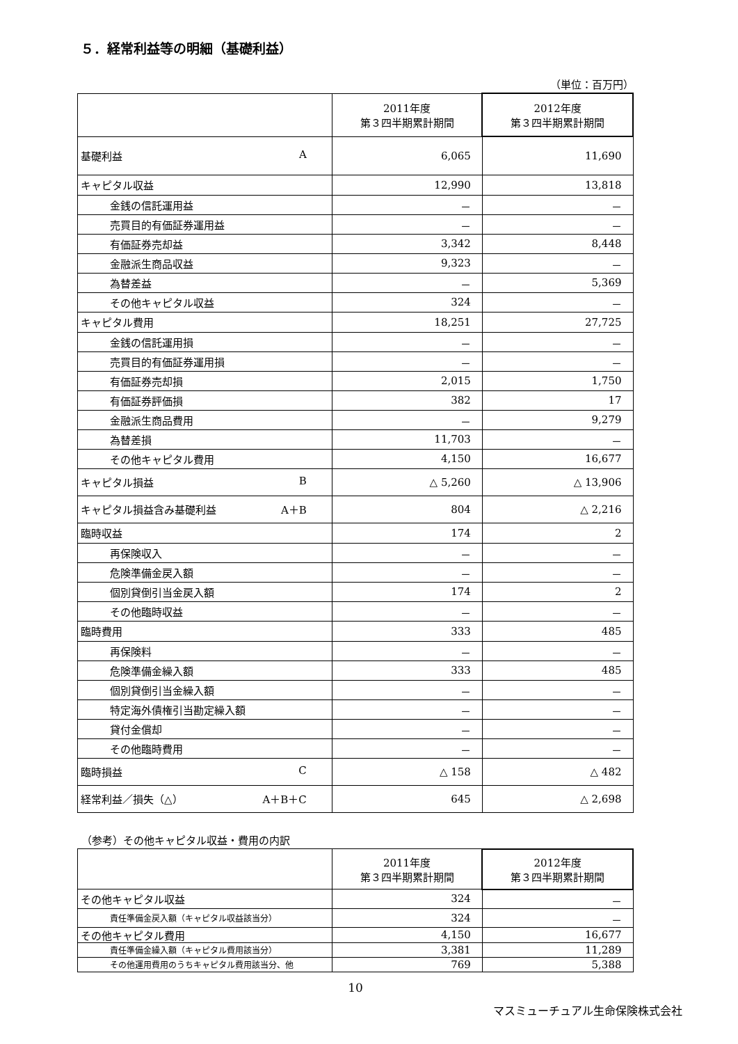５．経常利益等の明細（基礎利益）
（単位：百万円）
| | 2011年度 第３四半期累計期間 | 2012年度 第３四半期累計期間 |
| --- | --- | --- |
| 基礎利益 A | 6,065 | 11,690 |
| キャピタル収益 | 12,990 | 13,818 |
| 金銭の信託運用益 | － | － |
| 売買目的有価証券運用益 | － | － |
| 有価証券売却益 | 3,342 | 8,448 |
| 金融派生商品収益 | 9,323 | － |
| 為替差益 | － | 5,369 |
| その他キャピタル収益 | 324 | － |
| キャピタル費用 | 18,251 | 27,725 |
| 金銭の信託運用損 | － | － |
| 売買目的有価証券運用損 | － | － |
| 有価証券売却損 | 2,015 | 1,750 |
| 有価証券評価損 | 382 | 17 |
| 金融派生商品費用 | － | 9,279 |
| 為替差損 | 11,703 | － |
| その他キャピタル費用 | 4,150 | 16,677 |
| キャピタル損益 B | △ 5,260 | △ 13,906 |
| キャピタル損益含み基礎利益 A＋B | 804 | △ 2,216 |
| 臨時収益 | 174 | 2 |
| 再保険収入 | － | － |
| 危険準備金戻入額 | － | － |
| 個別貸倒引当金戻入額 | 174 | 2 |
| その他臨時収益 | － | － |
| 臨時費用 | 333 | 485 |
| 再保険料 | － | － |
| 危険準備金繰入額 | 333 | 485 |
| 個別貸倒引当金繰入額 | － | － |
| 特定海外債権引当勘定繰入額 | － | － |
| 貸付金償却 | － | － |
| その他臨時費用 | － | － |
| 臨時損益 C | △ 158 | △ 482 |
| 経常利益／損失（△） A＋B＋C | 645 | △ 2,698 |
（参考）その他キャピタル収益・費用の内訳
| | 2011年度 第３四半期累計期間 | 2012年度 第３四半期累計期間 |
| --- | --- | --- |
| その他キャピタル収益 | 324 | － |
| 責任準備金戻入額（キャピタル収益該当分） | 324 | － |
| その他キャピタル費用 | 4,150 | 16,677 |
| 責任準備金繰入額（キャピタル費用該当分） | 3,381 | 11,289 |
| その他運用費用のうちキャピタル費用該当分、他 | 769 | 5,388 |
10
マスミューチュアル生命保険株式会社